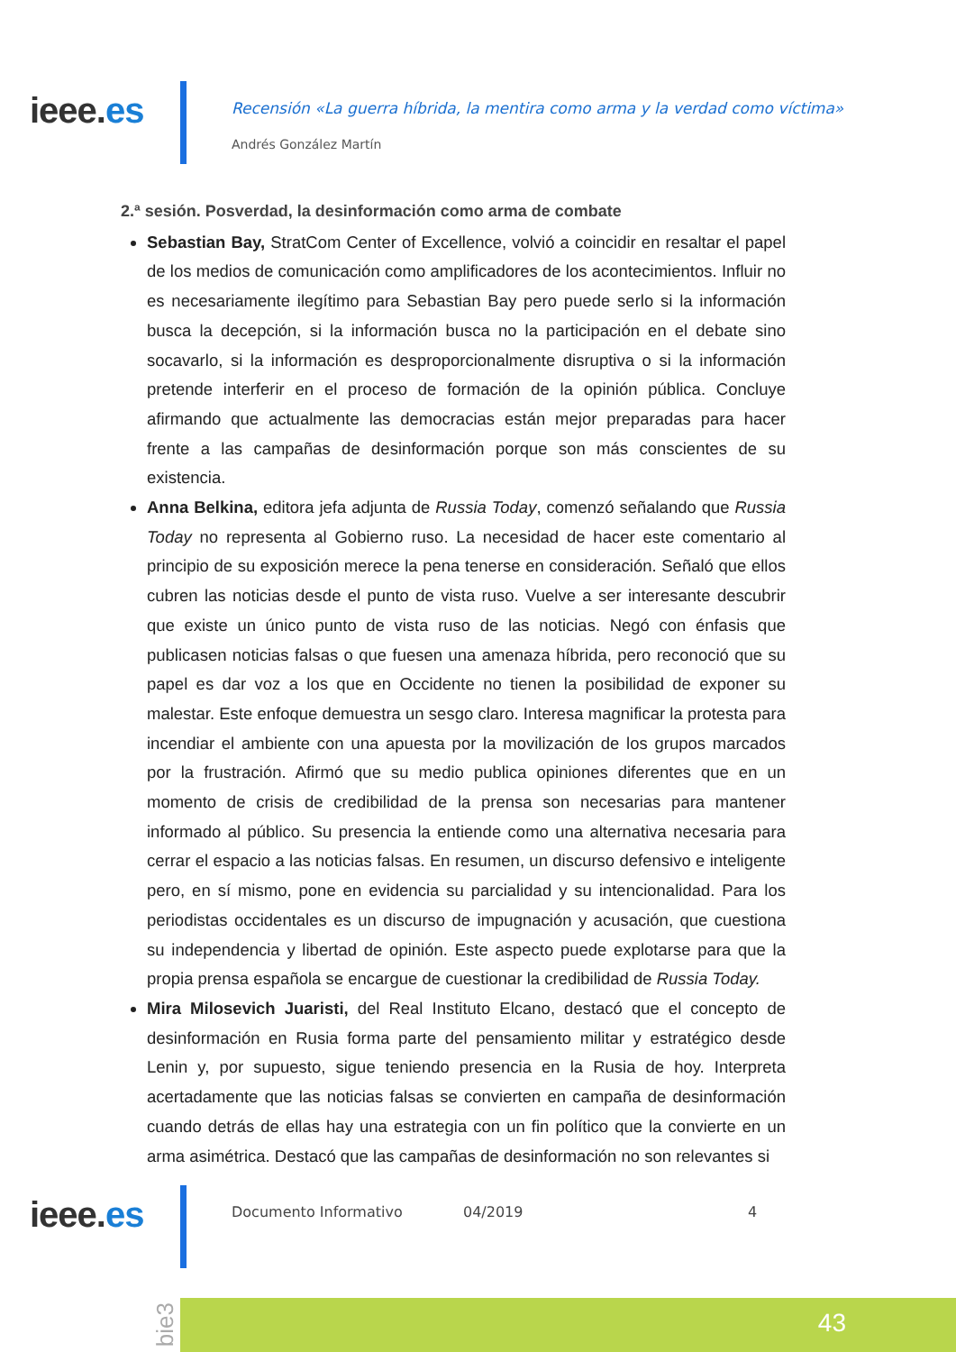ieee.es
Recensión «La guerra híbrida, la mentira como arma y la verdad como víctima»
Andrés González Martín
2.ª sesión. Posverdad, la desinformación como arma de combate
Sebastian Bay, StratCom Center of Excellence, volvió a coincidir en resaltar el papel de los medios de comunicación como amplificadores de los acontecimientos. Influir no es necesariamente ilegítimo para Sebastian Bay pero puede serlo si la información busca la decepción, si la información busca no la participación en el debate sino socavarlo, si la información es desproporcionalmente disruptiva o si la información pretende interferir en el proceso de formación de la opinión pública. Concluye afirmando que actualmente las democracias están mejor preparadas para hacer frente a las campañas de desinformación porque son más conscientes de su existencia.
Anna Belkina, editora jefa adjunta de Russia Today, comenzó señalando que Russia Today no representa al Gobierno ruso. La necesidad de hacer este comentario al principio de su exposición merece la pena tenerse en consideración. Señaló que ellos cubren las noticias desde el punto de vista ruso. Vuelve a ser interesante descubrir que existe un único punto de vista ruso de las noticias. Negó con énfasis que publicasen noticias falsas o que fuesen una amenaza híbrida, pero reconoció que su papel es dar voz a los que en Occidente no tienen la posibilidad de exponer su malestar. Este enfoque demuestra un sesgo claro. Interesa magnificar la protesta para incendiar el ambiente con una apuesta por la movilización de los grupos marcados por la frustración. Afirmó que su medio publica opiniones diferentes que en un momento de crisis de credibilidad de la prensa son necesarias para mantener informado al público. Su presencia la entiende como una alternativa necesaria para cerrar el espacio a las noticias falsas. En resumen, un discurso defensivo e inteligente pero, en sí mismo, pone en evidencia su parcialidad y su intencionalidad. Para los periodistas occidentales es un discurso de impugnación y acusación, que cuestiona su independencia y libertad de opinión. Este aspecto puede explotarse para que la propia prensa española se encargue de cuestionar la credibilidad de Russia Today.
Mira Milosevich Juaristi, del Real Instituto Elcano, destacó que el concepto de desinformación en Rusia forma parte del pensamiento militar y estratégico desde Lenin y, por supuesto, sigue teniendo presencia en la Rusia de hoy. Interpreta acertadamente que las noticias falsas se convierten en campaña de desinformación cuando detrás de ellas hay una estrategia con un fin político que la convierte en un arma asimétrica. Destacó que las campañas de desinformación no son relevantes si
ieee.es Documento Informativo 04/2019 4
bie3
43